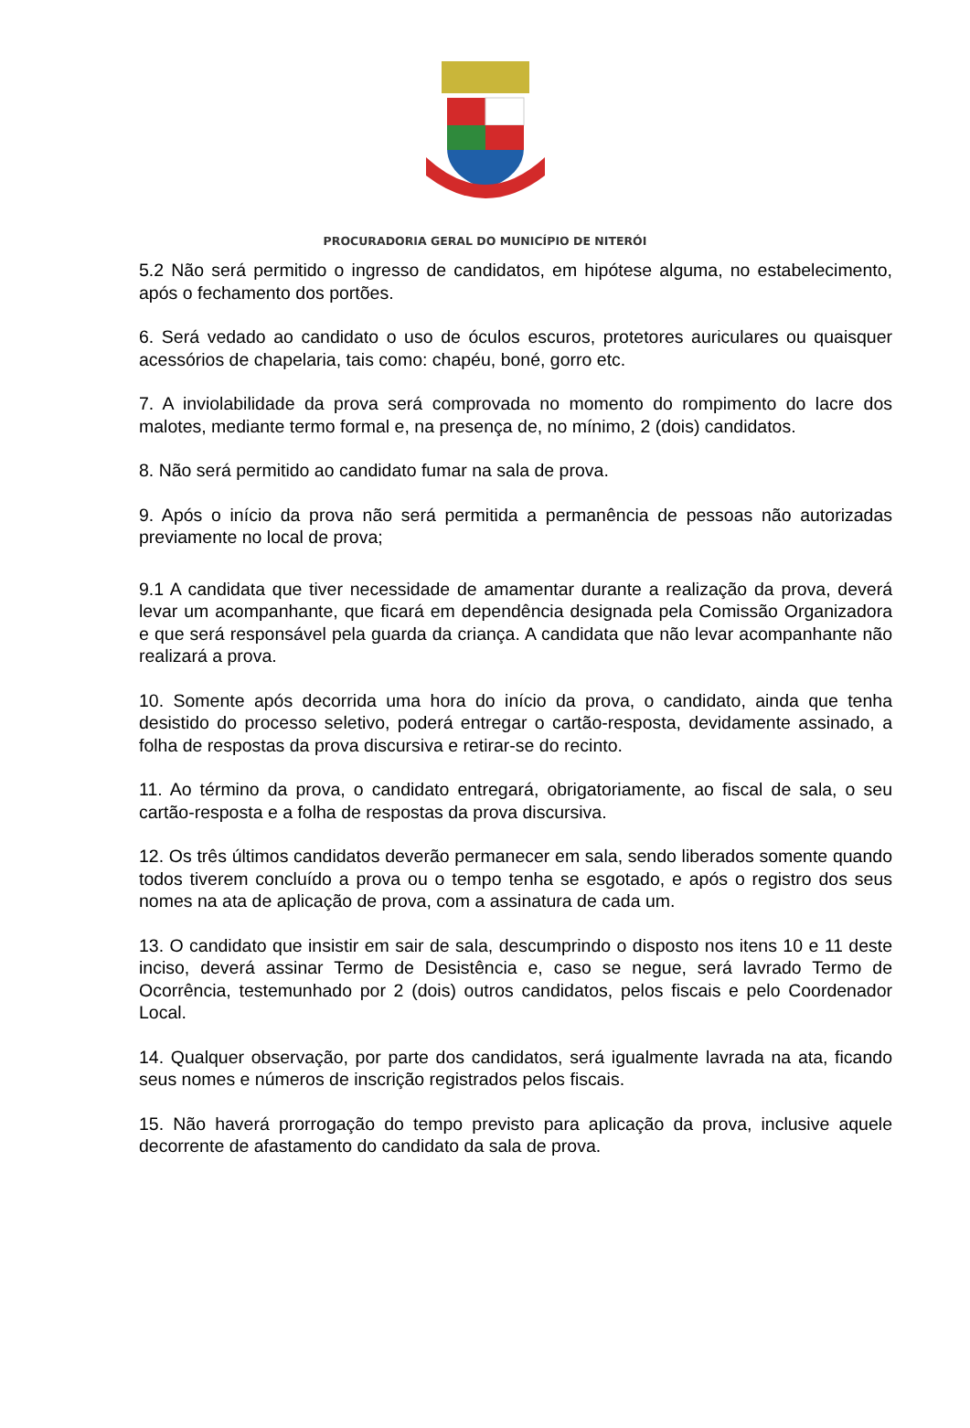PROCURADORIA GERAL DO MUNICÍPIO DE NITERÓI
5.2 Não será permitido o ingresso de candidatos, em hipótese alguma, no estabelecimento, após o fechamento dos portões.
6. Será vedado ao candidato o uso de óculos escuros, protetores auriculares ou quaisquer acessórios de chapelaria, tais como: chapéu, boné, gorro etc.
7. A inviolabilidade da prova será comprovada no momento do rompimento do lacre dos malotes, mediante termo formal e, na presença de, no mínimo, 2 (dois) candidatos.
8. Não será permitido ao candidato fumar na sala de prova.
9. Após o início da prova não será permitida a permanência de pessoas não autorizadas previamente no local de prova;
9.1 A candidata que tiver necessidade de amamentar durante a realização da prova, deverá levar um acompanhante, que ficará em dependência designada pela Comissão Organizadora e que será responsável pela guarda da criança. A candidata que não levar acompanhante não realizará a prova.
10. Somente após decorrida uma hora do início da prova, o candidato, ainda que tenha desistido do processo seletivo, poderá entregar o cartão-resposta, devidamente assinado, a folha de respostas da prova discursiva e retirar-se do recinto.
11. Ao término da prova, o candidato entregará, obrigatoriamente, ao fiscal de sala, o seu cartão-resposta e a folha de respostas da prova discursiva.
12. Os três últimos candidatos deverão permanecer em sala, sendo liberados somente quando todos tiverem concluído a prova ou o tempo tenha se esgotado, e após o registro dos seus nomes na ata de aplicação de prova, com a assinatura de cada um.
13. O candidato que insistir em sair de sala, descumprindo o disposto nos itens 10 e 11 deste inciso, deverá assinar Termo de Desistência e, caso se negue, será lavrado Termo de Ocorrência, testemunhado por 2 (dois) outros candidatos, pelos fiscais e pelo Coordenador Local.
14. Qualquer observação, por parte dos candidatos, será igualmente lavrada na ata, ficando seus nomes e números de inscrição registrados pelos fiscais.
15. Não haverá prorrogação do tempo previsto para aplicação da prova, inclusive aquele decorrente de afastamento do candidato da sala de prova.